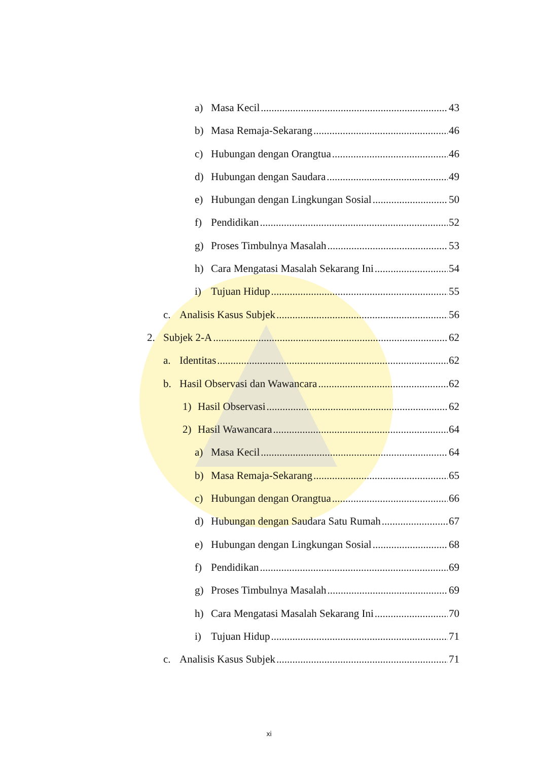a) Masa Kecil 43
b) Masa Remaja-Sekarang 46
c) Hubungan dengan Orangtua 46
d) Hubungan dengan Saudara 49
e) Hubungan dengan Lingkungan Sosial 50
f) Pendidikan 52
g) Proses Timbulnya Masalah 53
h) Cara Mengatasi Masalah Sekarang Ini 54
i) Tujuan Hidup 55
c. Analisis Kasus Subjek 56
2. Subjek 2-A 62
a. Identitas 62
b. Hasil Observasi dan Wawancara 62
1) Hasil Observasi 62
2) Hasil Wawancara 64
a) Masa Kecil 64
b) Masa Remaja-Sekarang 65
c) Hubungan dengan Orangtua 66
d) Hubungan dengan Saudara Satu Rumah 67
e) Hubungan dengan Lingkungan Sosial 68
f) Pendidikan 69
g) Proses Timbulnya Masalah 69
h) Cara Mengatasi Masalah Sekarang Ini 70
i) Tujuan Hidup 71
c. Analisis Kasus Subjek 71
xi